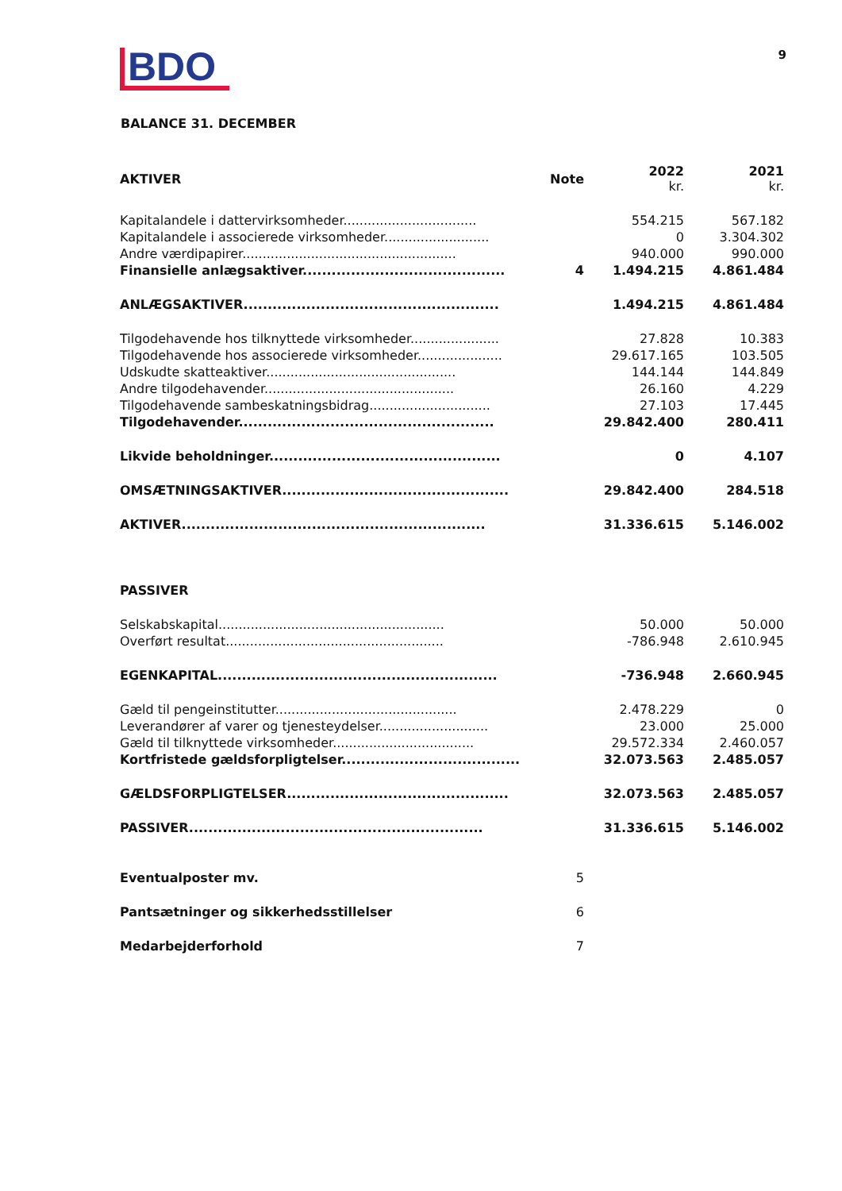BDO
9
BALANCE 31. DECEMBER
| AKTIVER | Note | 2022 kr. | 2021 kr. |
| --- | --- | --- | --- |
| Kapitalandele i dattervirksomheder................................. | | 554.215 | 567.182 |
| Kapitalandele i associerede virksomheder.......................... | | 0 | 3.304.302 |
| Andre værdipapirer..................................................... | | 940.000 | 990.000 |
| Finansielle anlægsaktiver.......................................... | 4 | 1.494.215 | 4.861.484 |
| ANLÆGSAKTIVER..................................................... | | 1.494.215 | 4.861.484 |
| Tilgodehavende hos tilknyttede virksomheder...................... | | 27.828 | 10.383 |
| Tilgodehavende hos associerede virksomheder..................... | | 29.617.165 | 103.505 |
| Udskudte skatteaktiver............................................... | | 144.144 | 144.849 |
| Andre tilgodehavender............................................... | | 26.160 | 4.229 |
| Tilgodehavende sambeskatningsbidrag.............................. | | 27.103 | 17.445 |
| Tilgodehavender..................................................... | | 29.842.400 | 280.411 |
| Likvide beholdninger................................................ | | 0 | 4.107 |
| OMSÆTNINGSAKTIVER............................................... | | 29.842.400 | 284.518 |
| AKTIVER............................................................... | | 31.336.615 | 5.146.002 |
| PASSIVER | | | |
| Selskabskapital........................................................ | | 50.000 | 50.000 |
| Overført resultat...................................................... | | -786.948 | 2.610.945 |
| EGENKAPITAL.......................................................... | | -736.948 | 2.660.945 |
| Gæld til pengeinstitutter............................................. | | 2.478.229 | 0 |
| Leverandører af varer og tjenesteydelser........................... | | 23.000 | 25.000 |
| Gæld til tilknyttede virksomheder................................... | | 29.572.334 | 2.460.057 |
| Kortfristede gældsforpligtelser..................................... | | 32.073.563 | 2.485.057 |
| GÆLDSFORPLIGTELSER.............................................. | | 32.073.563 | 2.485.057 |
| PASSIVER............................................................. | | 31.336.615 | 5.146.002 |
| Eventualposter mv. | 5 | | |
| Pantsætninger og sikkerhedsstillelser | 6 | | |
| Medarbejderforhold | 7 | | |